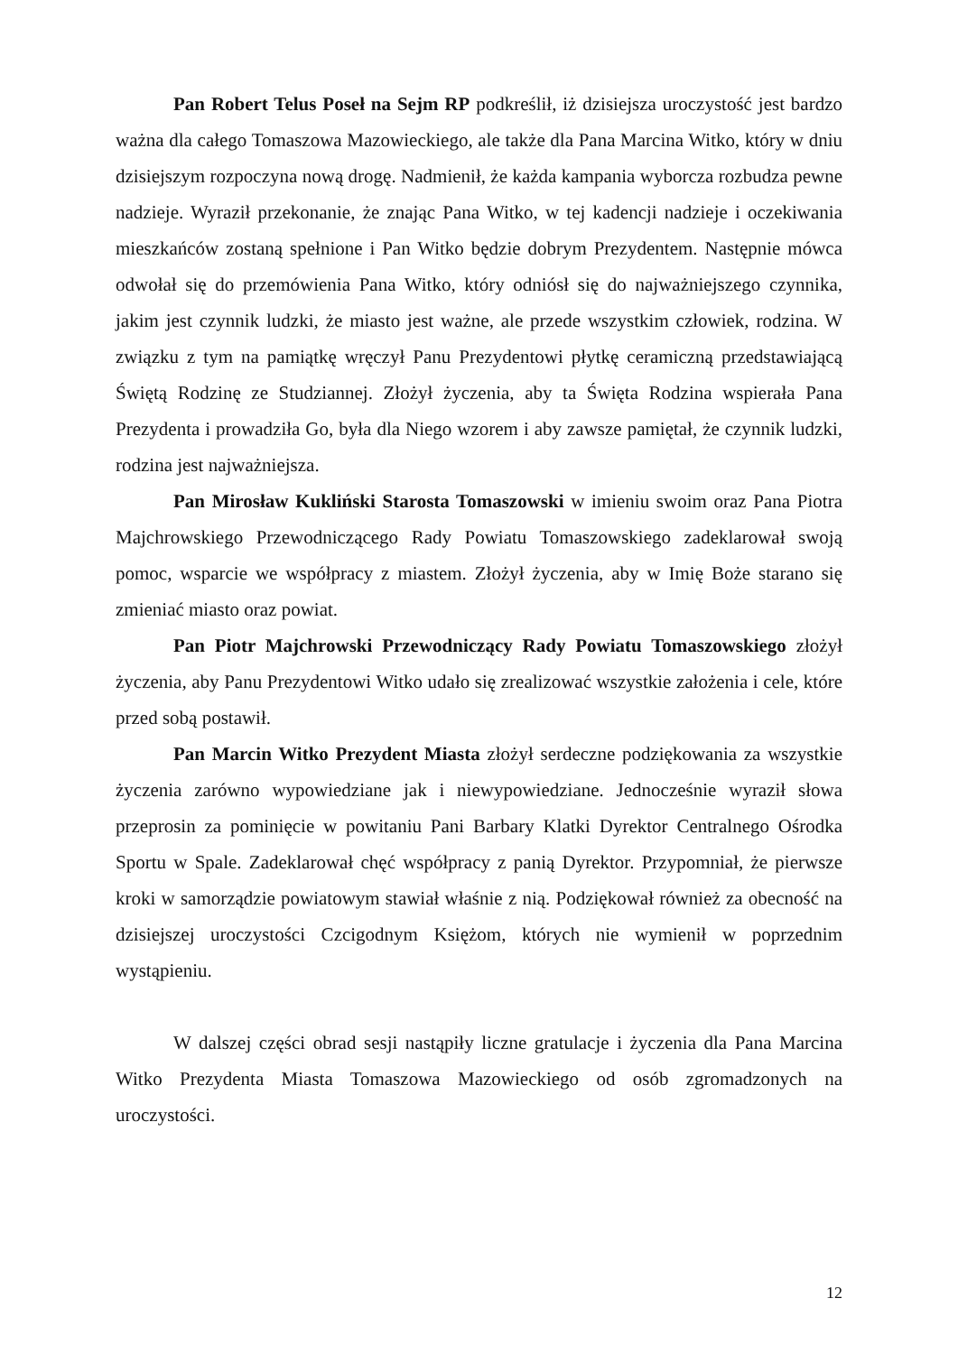Pan Robert Telus Poseł na Sejm RP podkreślił, iż dzisiejsza uroczystość jest bardzo ważna dla całego Tomaszowa Mazowieckiego, ale także dla Pana Marcina Witko, który w dniu dzisiejszym rozpoczyna nową drogę. Nadmienił, że każda kampania wyborcza rozbudza pewne nadzieje. Wyraził przekonanie, że znając Pana Witko, w tej kadencji nadzieje i oczekiwania mieszkańców zostaną spełnione i Pan Witko będzie dobrym Prezydentem. Następnie mówca odwołał się do przemówienia Pana Witko, który odniósł się do najważniejszego czynnika, jakim jest czynnik ludzki, że miasto jest ważne, ale przede wszystkim człowiek, rodzina. W związku z tym na pamiątkę wręczył Panu Prezydentowi płytkę ceramiczną przedstawiającą Świętą Rodzinę ze Studziannej. Złożył życzenia, aby ta Święta Rodzina wspierała Pana Prezydenta i prowadziła Go, była dla Niego wzorem i aby zawsze pamiętał, że czynnik ludzki, rodzina jest najważniejsza.
Pan Mirosław Kukliński Starosta Tomaszowski w imieniu swoim oraz Pana Piotra Majchrowskiego Przewodniczącego Rady Powiatu Tomaszowskiego zadeklarował swoją pomoc, wsparcie we współpracy z miastem. Złożył życzenia, aby w Imię Boże starano się zmieniać miasto oraz powiat.
Pan Piotr Majchrowski Przewodniczący Rady Powiatu Tomaszowskiego złożył życzenia, aby Panu Prezydentowi Witko udało się zrealizować wszystkie założenia i cele, które przed sobą postawił.
Pan Marcin Witko Prezydent Miasta złożył serdeczne podziękowania za wszystkie życzenia zarówno wypowiedziane jak i niewypowiedziane. Jednocześnie wyraził słowa przeprosin za pominięcie w powitaniu Pani Barbary Klatki Dyrektor Centralnego Ośrodka Sportu w Spale. Zadeklarował chęć współpracy z panią Dyrektor. Przypomniał, że pierwsze kroki w samorządzie powiatowym stawiał właśnie z nią. Podziękował również za obecność na dzisiejszej uroczystości Czcigodnym Księżom, których nie wymienił w poprzednim wystąpieniu.
W dalszej części obrad sesji nastąpiły liczne gratulacje i życzenia dla Pana Marcina Witko Prezydenta Miasta Tomaszowa Mazowieckiego od osób zgromadzonych na uroczystości.
12